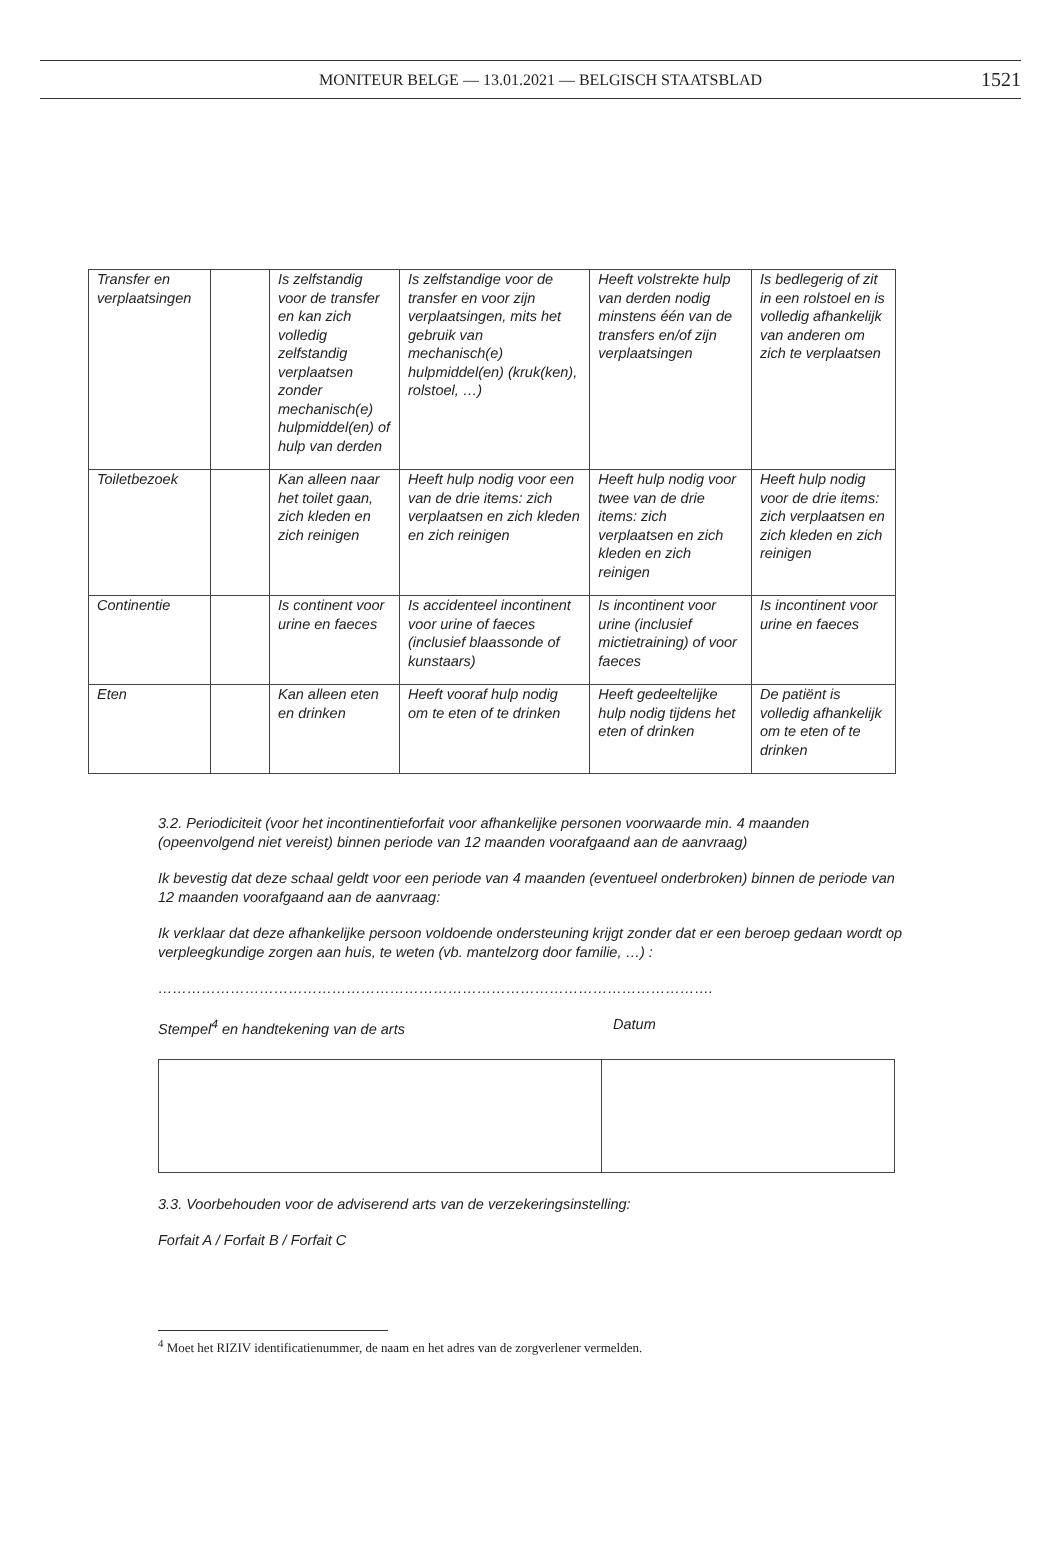MONITEUR BELGE — 13.01.2021 — BELGISCH STAATSBLAD
1521
| Transfer en verplaatsingen | | Is zelfstandig voor de transfer en kan zich volledig zelfstandig verplaatsen zonder mechanisch(e) hulpmiddel(en) of hulp van derden | Is zelfstandige voor de transfer en voor zijn verplaatsingen, mits het gebruik van mechanisch(e) hulpmiddel(en) (kruk(ken), rolstoel, …) | Heeft volstrekte hulp van derden nodig minstens één van de transfers en/of zijn verplaatsingen | Is bedlegerig of zit in een rolstoel en is volledig afhankelijk van anderen om zich te verplaatsen |
| Toiletbezoek | | Kan alleen naar het toilet gaan, zich kleden en zich reinigen | Heeft hulp nodig voor een van de drie items: zich verplaatsen en zich kleden en zich reinigen | Heeft hulp nodig voor twee van de drie items: zich verplaatsen en zich kleden en zich reinigen | Heeft hulp nodig voor de drie items: zich verplaatsen en zich kleden en zich reinigen |
| Continentie | | Is continent voor urine en faeces | Is accidenteel incontinent voor urine of faeces (inclusief blaassonde of kunstaars) | Is incontinent voor urine (inclusief mictietraining) of voor faeces | Is incontinent voor urine en faeces |
| Eten | | Kan alleen eten en drinken | Heeft vooraf hulp nodig om te eten of te drinken | Heeft gedeeltelijke hulp nodig tijdens het eten of drinken | De patiënt is volledig afhankelijk om te eten of te drinken |
3.2. Periodiciteit (voor het incontinentieforfait voor afhankelijke personen voorwaarde min. 4 maanden (opeenvolgend niet vereist) binnen periode van 12 maanden voorafgaand aan de aanvraag)
Ik bevestig dat deze schaal geldt voor een periode van 4 maanden (eventueel onderbroken) binnen de periode van 12 maanden voorafgaand aan de aanvraag:
Ik verklaar dat deze afhankelijke persoon voldoende ondersteuning krijgt zonder dat er een beroep gedaan wordt op verpleegkundige zorgen aan huis, te weten (vb. mantelzorg door familie, …) :
…………………………………………………………………………………………………….
Stempel<sup>4</sup> en handtekening van de arts Datum
3.3. Voorbehouden voor de adviserend arts van de verzekeringsinstelling:
Forfait A / Forfait B / Forfait C
<sup>4</sup> Moet het RIZIV identificatienummer, de naam en het adres van de zorgverlener vermelden.